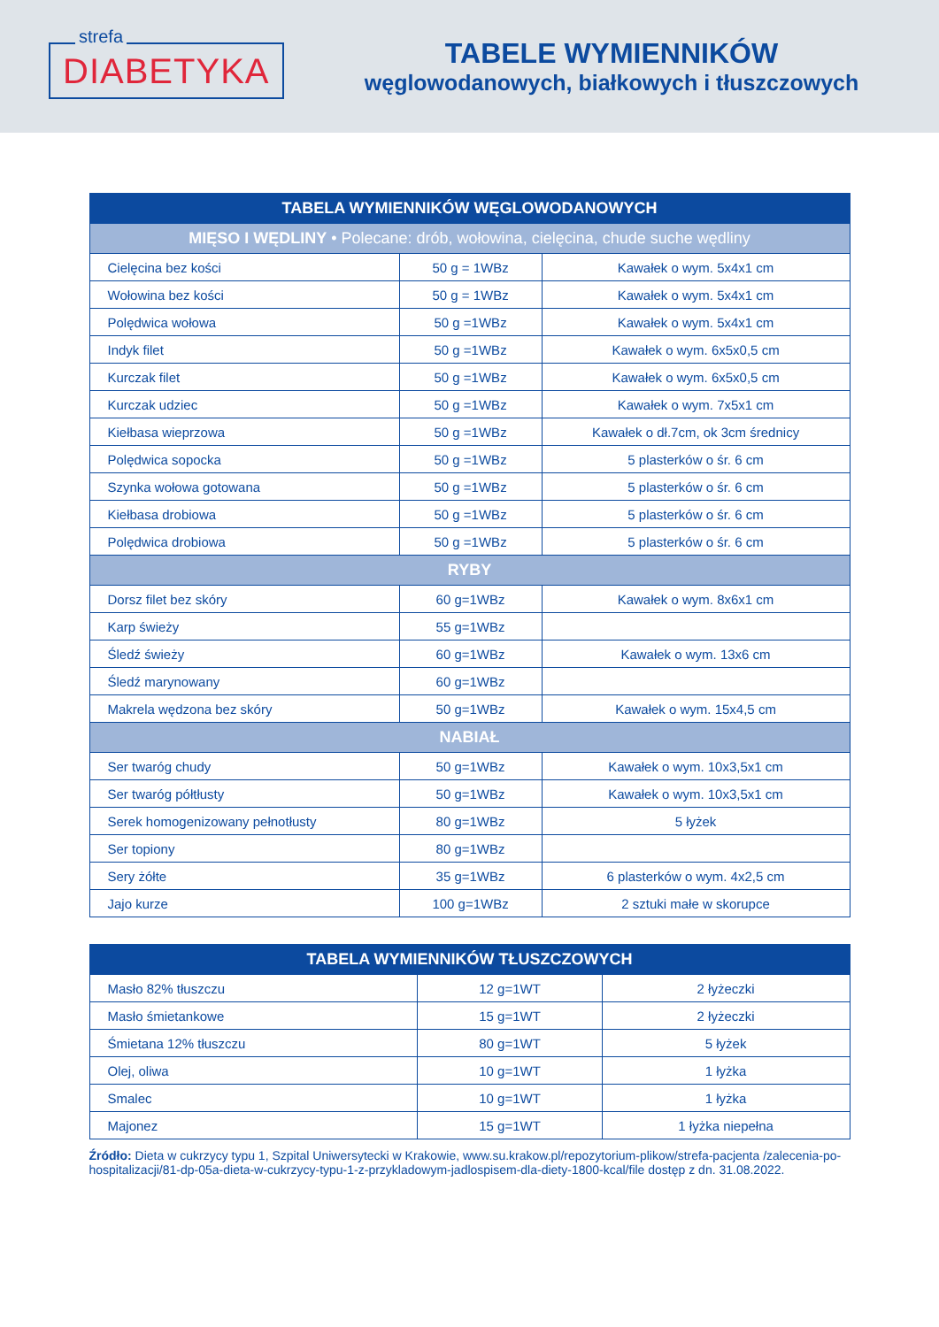strefa
DIABETYKA
TABELE WYMIENNIKÓW
węglowodanowych, białkowych i tłuszczowych
| TABELA WYMIENNIKÓW WĘGLOWODANOWYCH | | |
| --- | --- | --- |
| MIĘSO I WĘDLINY • Polecane: drób, wołowina, cielęcina, chude suche wędliny | | |
| Cielęcina bez kości | 50 g = 1WBz | Kawałek o wym. 5x4x1 cm |
| Wołowina bez kości | 50 g = 1WBz | Kawałek o wym. 5x4x1 cm |
| Polędwica wołowa | 50 g =1WBz | Kawałek o wym. 5x4x1 cm |
| Indyk filet | 50 g =1WBz | Kawałek o wym. 6x5x0,5 cm |
| Kurczak filet | 50 g =1WBz | Kawałek o wym. 6x5x0,5 cm |
| Kurczak udziec | 50 g =1WBz | Kawałek o wym. 7x5x1 cm |
| Kiełbasa wieprzowa | 50 g =1WBz | Kawałek o dł.7cm, ok 3cm średnicy |
| Polędwica sopocka | 50 g =1WBz | 5 plasterków o śr. 6 cm |
| Szynka wołowa gotowana | 50 g =1WBz | 5 plasterków o śr. 6 cm |
| Kiełbasa drobiowa | 50 g =1WBz | 5 plasterków o śr. 6 cm |
| Polędwica drobiowa | 50 g =1WBz | 5 plasterków o śr. 6 cm |
| RYBY | | |
| Dorsz filet bez skóry | 60 g=1WBz | Kawałek o wym. 8x6x1 cm |
| Karp świeży | 55 g=1WBz | |
| Śledź świeży | 60 g=1WBz | Kawałek o wym. 13x6 cm |
| Śledź marynowany | 60 g=1WBz | |
| Makrela wędzona bez skóry | 50 g=1WBz | Kawałek o wym. 15x4,5 cm |
| NABIAŁ | | |
| Ser twaróg chudy | 50 g=1WBz | Kawałek o wym. 10x3,5x1 cm |
| Ser twaróg półtłusty | 50 g=1WBz | Kawałek o wym. 10x3,5x1 cm |
| Serek homogenizowany pełnotłusty | 80 g=1WBz | 5 łyżek |
| Ser topiony | 80 g=1WBz | |
| Sery żółte | 35 g=1WBz | 6 plasterków o wym. 4x2,5 cm |
| Jajo kurze | 100 g=1WBz | 2 sztuki małe w skorupce |
| TABELA WYMIENNIKÓW TŁUSZCZOWYCH | | |
| --- | --- | --- |
| Masło 82% tłuszczu | 12 g=1WT | 2 łyżeczki |
| Masło śmietankowe | 15 g=1WT | 2 łyżeczki |
| Śmietana 12% tłuszczu | 80 g=1WT | 5 łyżek |
| Olej, oliwa | 10 g=1WT | 1 łyżka |
| Smalec | 10 g=1WT | 1 łyżka |
| Majonez | 15 g=1WT | 1 łyżka niepełna |
Źródło: Dieta w cukrzycy typu 1, Szpital Uniwersytecki w Krakowie, www.su.krakow.pl/repozytorium-plikow/strefa-pacjenta /zalecenia-po-hospitalizacji/81-dp-05a-dieta-w-cukrzycy-typu-1-z-przykladowym-jadlospisem-dla-diety-1800-kcal/file dostęp z dn. 31.08.2022.